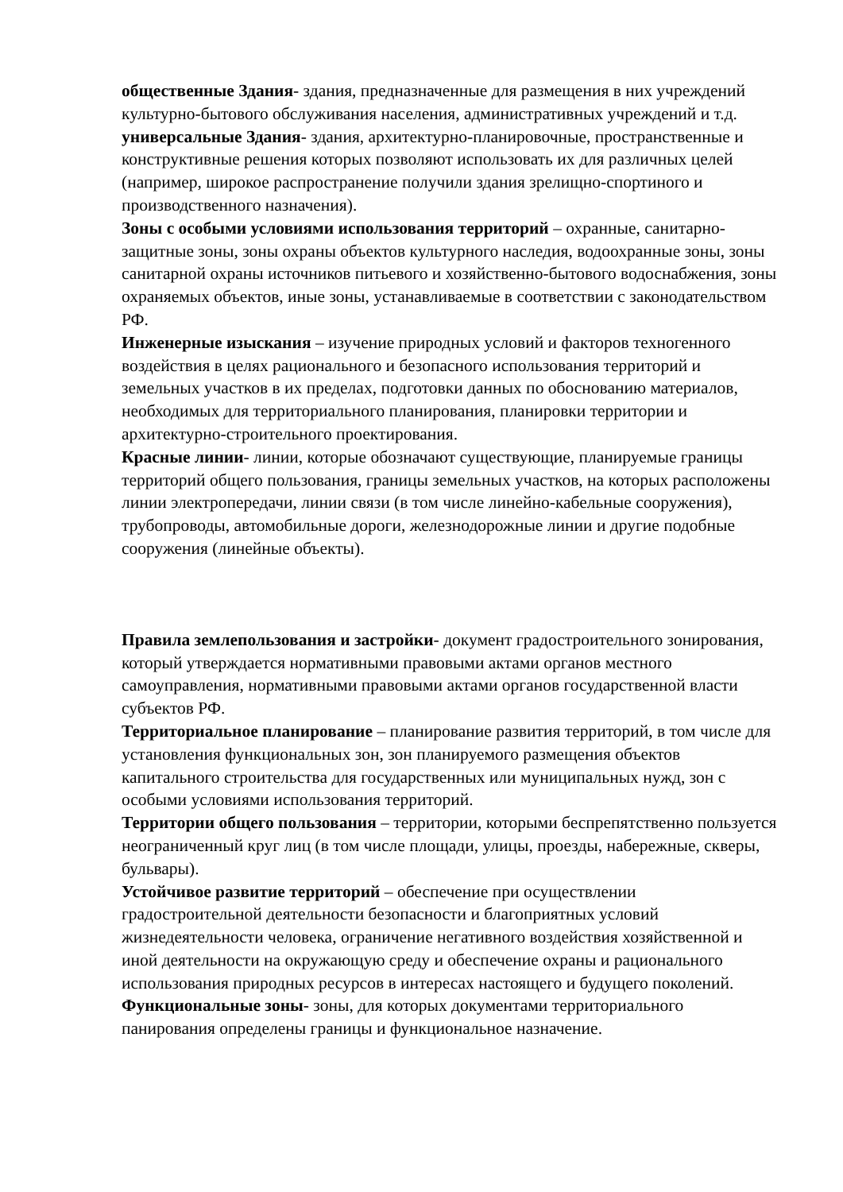общественные Здания- здания, предназначенные для размещения в них учреждений культурно-бытового обслуживания населения, административных учреждений и т.д.
универсальные Здания- здания, архитектурно-планировочные, пространственные и конструктивные решения которых позволяют использовать их для различных целей (например, широкое распространение получили здания зрелищно-спортиного и производственного назначения).
Зоны с особыми условиями использования территорий – охранные, санитарно-защитные зоны, зоны охраны объектов культурного наследия, водоохранные зоны, зоны санитарной охраны источников питьевого и хозяйственно-бытового водоснабжения, зоны охраняемых объектов, иные зоны, устанавливаемые в соответствии с законодательством РФ.
Инженерные изыскания – изучение природных условий и факторов техногенного воздействия в целях рационального и безопасного использования территорий и земельных участков в их пределах, подготовки данных по обоснованию материалов, необходимых для территориального планирования, планировки территории и архитектурно-строительного проектирования.
Красные линии- линии, которые обозначают существующие, планируемые границы территорий общего пользования, границы земельных участков, на которых расположены линии электропередачи, линии связи (в том числе линейно-кабельные сооружения), трубопроводы, автомобильные дороги, железнодорожные линии и другие подобные сооружения (линейные объекты).
Правила землепользования и застройки- документ градостроительного зонирования, который утверждается нормативными правовыми актами органов местного самоуправления, нормативными правовыми актами органов государственной власти субъектов РФ.
Территориальное планирование – планирование развития территорий, в том числе для установления функциональных зон, зон планируемого размещения объектов капитального строительства для государственных или муниципальных нужд, зон с особыми условиями использования территорий.
Территории общего пользования – территории, которыми беспрепятственно пользуется неограниченный круг лиц (в том числе площади, улицы, проезды, набережные, скверы, бульвары).
Устойчивое развитие территорий – обеспечение при осуществлении градостроительной деятельности безопасности и благоприятных условий жизнедеятельности человека, ограничение негативного воздействия хозяйственной и иной деятельности на окружающую среду и обеспечение охраны и рационального использования природных ресурсов в интересах настоящего и будущего поколений.
Функциональные зоны- зоны, для которых документами территориального панирования определены границы и функциональное назначение.